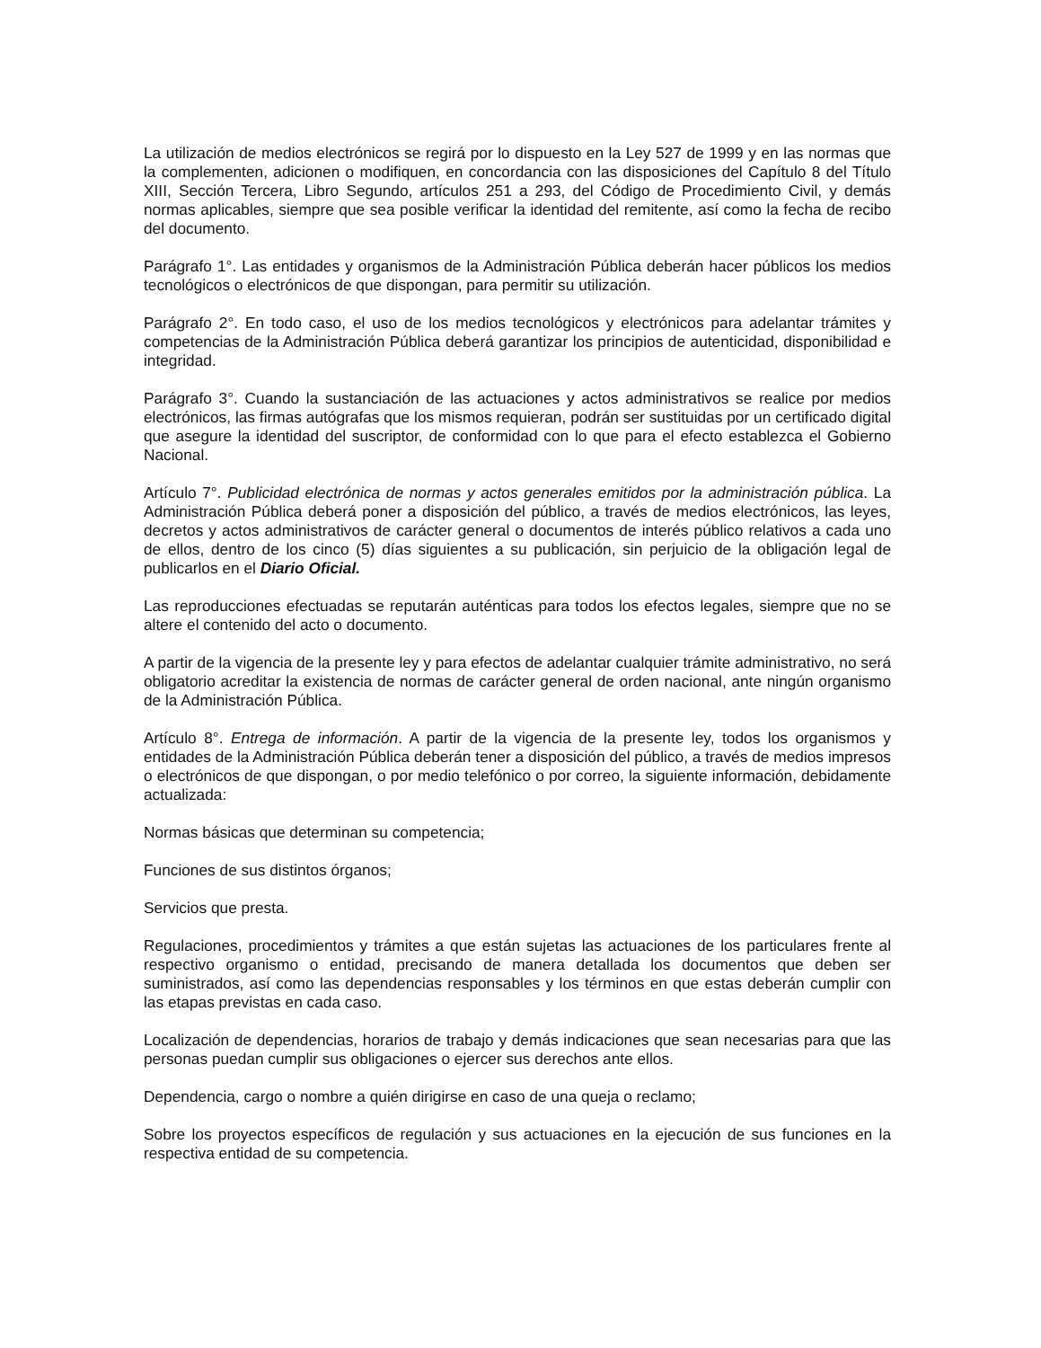La utilización de medios electrónicos se regirá por lo dispuesto en la Ley 527 de 1999 y en las normas que la complementen, adicionen o modifiquen, en concordancia con las disposiciones del Capítulo 8 del Título XIII, Sección Tercera, Libro Segundo, artículos 251 a 293, del Código de Procedimiento Civil, y demás normas aplicables, siempre que sea posible verificar la identidad del remitente, así como la fecha de recibo del documento.
Parágrafo 1°. Las entidades y organismos de la Administración Pública deberán hacer públicos los medios tecnológicos o electrónicos de que dispongan, para permitir su utilización.
Parágrafo 2°. En todo caso, el uso de los medios tecnológicos y electrónicos para adelantar trámites y competencias de la Administración Pública deberá garantizar los principios de autenticidad, disponibilidad e integridad.
Parágrafo 3°. Cuando la sustanciación de las actuaciones y actos administrativos se realice por medios electrónicos, las firmas autógrafas que los mismos requieran, podrán ser sustituidas por un certificado digital que asegure la identidad del suscriptor, de conformidad con lo que para el efecto establezca el Gobierno Nacional.
Artículo 7°. Publicidad electrónica de normas y actos generales emitidos por la administración pública. La Administración Pública deberá poner a disposición del público, a través de medios electrónicos, las leyes, decretos y actos administrativos de carácter general o documentos de interés público relativos a cada uno de ellos, dentro de los cinco (5) días siguientes a su publicación, sin perjuicio de la obligación legal de publicarlos en el Diario Oficial.
Las reproducciones efectuadas se reputarán auténticas para todos los efectos legales, siempre que no se altere el contenido del acto o documento.
A partir de la vigencia de la presente ley y para efectos de adelantar cualquier trámite administrativo, no será obligatorio acreditar la existencia de normas de carácter general de orden nacional, ante ningún organismo de la Administración Pública.
Artículo 8°. Entrega de información. A partir de la vigencia de la presente ley, todos los organismos y entidades de la Administración Pública deberán tener a disposición del público, a través de medios impresos o electrónicos de que dispongan, o por medio telefónico o por correo, la siguiente información, debidamente actualizada:
Normas básicas que determinan su competencia;
Funciones de sus distintos órganos;
Servicios que presta.
Regulaciones, procedimientos y trámites a que están sujetas las actuaciones de los particulares frente al respectivo organismo o entidad, precisando de manera detallada los documentos que deben ser suministrados, así como las dependencias responsables y los términos en que estas deberán cumplir con las etapas previstas en cada caso.
Localización de dependencias, horarios de trabajo y demás indicaciones que sean necesarias para que las personas puedan cumplir sus obligaciones o ejercer sus derechos ante ellos.
Dependencia, cargo o nombre a quién dirigirse en caso de una queja o reclamo;
Sobre los proyectos específicos de regulación y sus actuaciones en la ejecución de sus funciones en la respectiva entidad de su competencia.